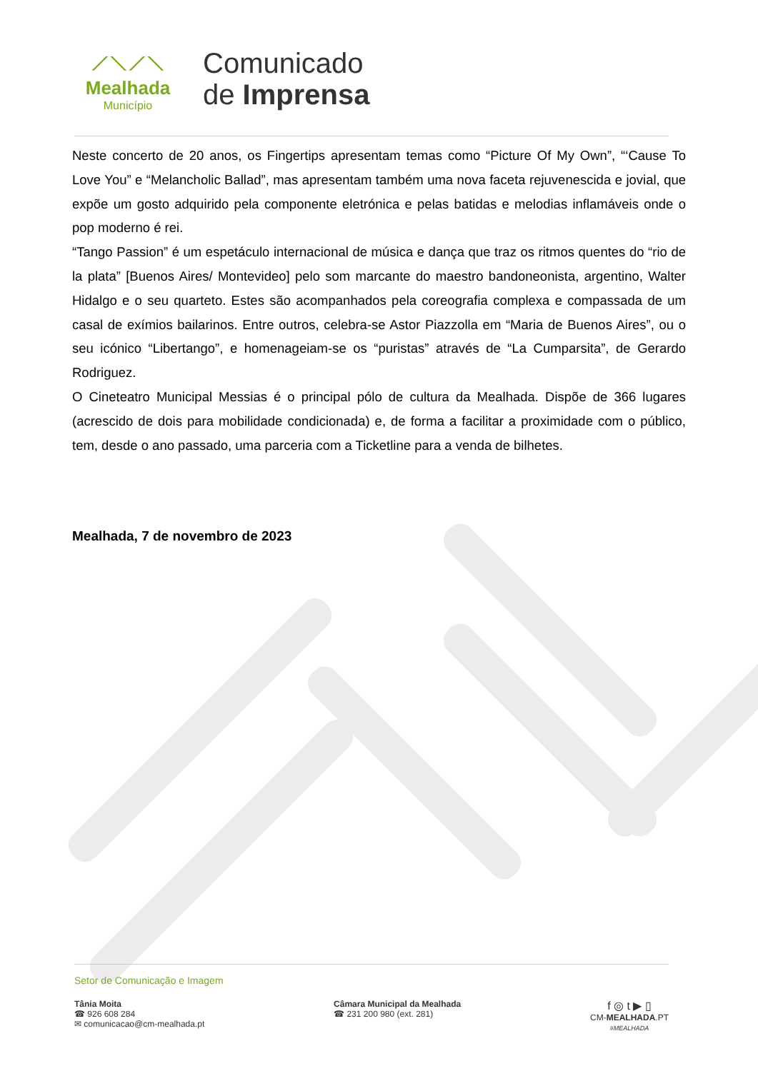⟋⟍⟋⟍
Mealhada
Município
Comunicado
de Imprensa
Neste concerto de 20 anos, os Fingertips apresentam temas como “Picture Of My Own”, “‘Cause To Love You” e “Melancholic Ballad”, mas apresentam também uma nova faceta rejuvenescida e jovial, que expõe um gosto adquirido pela componente eletrónica e pelas batidas e melodias inflamáveis onde o pop moderno é rei.
“Tango Passion” é um espetáculo internacional de música e dança que traz os ritmos quentes do “rio de la plata” [Buenos Aires/ Montevideo] pelo som marcante do maestro bandoneonista, argentino, Walter Hidalgo e o seu quarteto. Estes são acompanhados pela coreografia complexa e compassada de um casal de exímios bailarinos. Entre outros, celebra-se Astor Piazzolla em “Maria de Buenos Aires”, ou o seu icónico “Libertango”, e homenageiam-se os “puristas” através de “La Cumparsita”, de Gerardo Rodriguez.
O Cineteatro Municipal Messias é o principal pólo de cultura da Mealhada. Dispõe de 366 lugares (acrescido de dois para mobilidade condicionada) e, de forma a facilitar a proximidade com o público, tem, desde o ano passado, uma parceria com a Ticketline para a venda de bilhetes.
Mealhada, 7 de novembro de 2023
Setor de Comunicação e Imagem
Tânia Moita
☎ 926 608 284
✉ comunicacao@cm-mealhada.pt
Câmara Municipal da Mealhada
☎ 231 200 980 (ext. 281)
f ◎ t ▶ ▯
CM-MEALHADA.PT
#MEALHADA